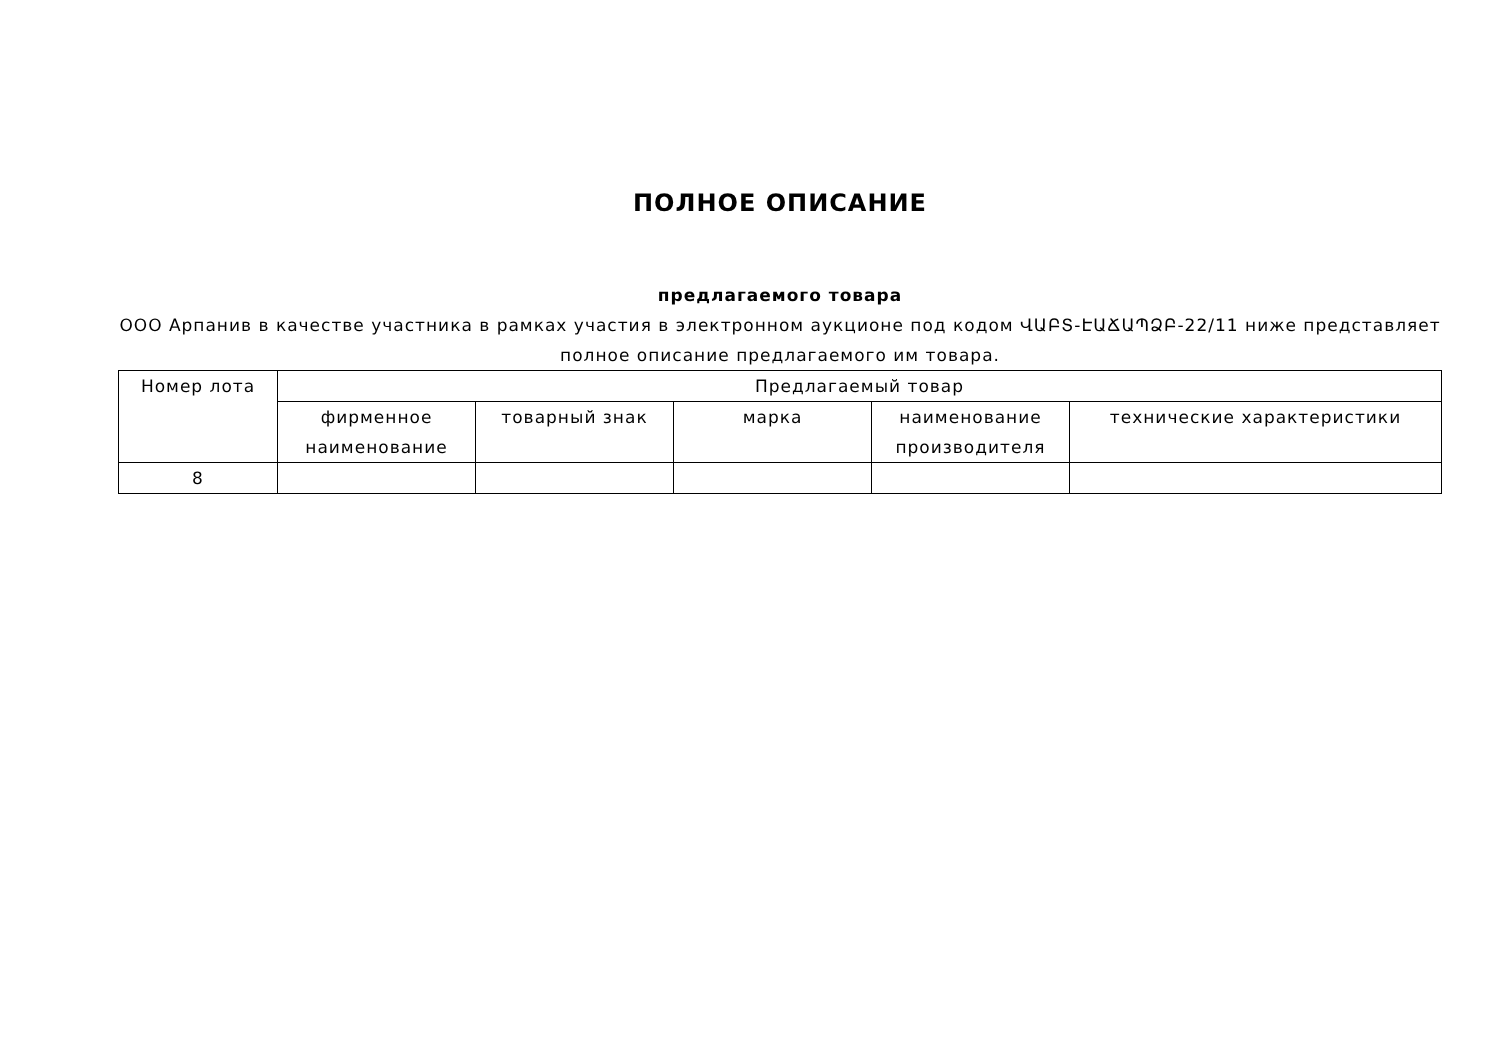ПОЛНОЕ ОПИСАНИЕ
предлагаемого товара
ООО Арпанив в качестве участника в рамках участия в электронном аукционе под кодом ՎԱԲՏ-ԷԱՃԱՊՁԲ-22/11 ниже представляет полное описание предлагаемого им товара.
| Номер лота | Предлагаемый товар | | | | |
| --- | --- | --- | --- | --- | --- |
| | фирменное наименование | товарный знак | марка | наименование производителя | технические характеристики |
| 8 | | | | | |